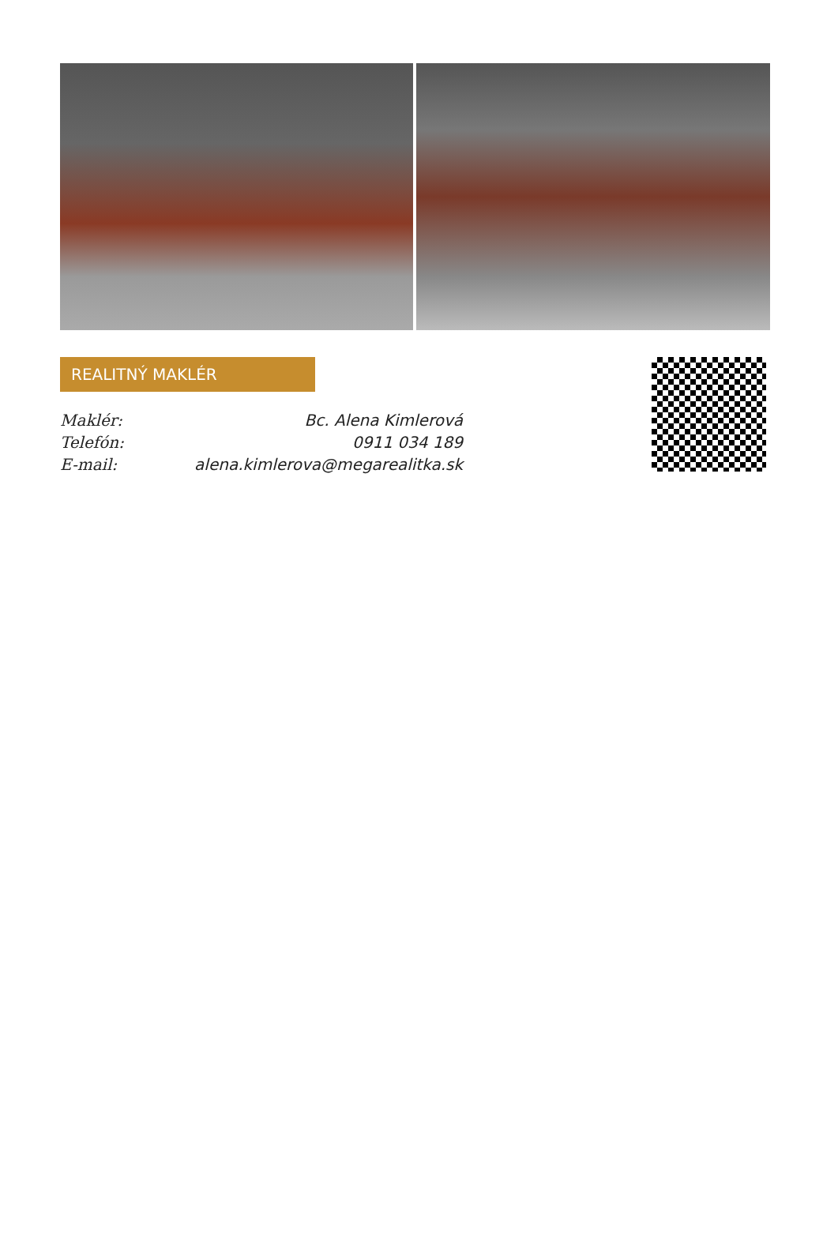REALITNÝ MAKLÉR
| Maklér: | Bc. Alena Kimlerová |
| Telefón: | 0911 034 189 |
| E-mail: | alena.kimlerova@megarealitka.sk |